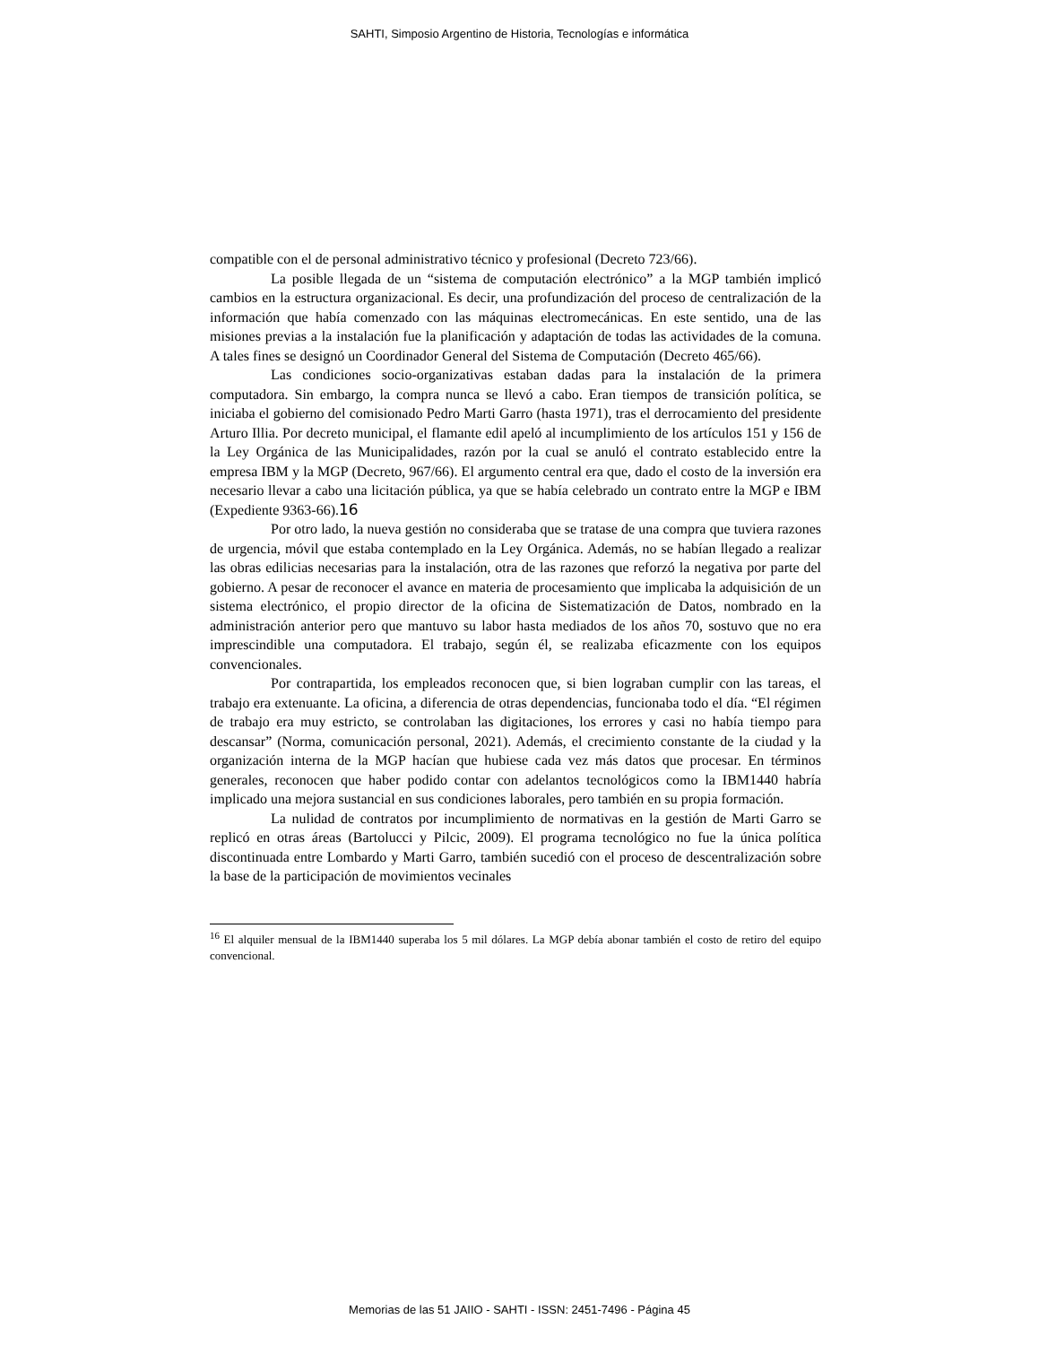SAHTI, Simposio Argentino de Historia, Tecnologías e informática
compatible con el de personal administrativo técnico y profesional (Decreto 723/66).
La posible llegada de un “sistema de computación electrónico” a la MGP también implicó cambios en la estructura organizacional. Es decir, una profundización del proceso de centralización de la información que había comenzado con las máquinas electromecánicas. En este sentido, una de las misiones previas a la instalación fue la planificación y adaptación de todas las actividades de la comuna. A tales fines se designó un Coordinador General del Sistema de Computación (Decreto 465/66).
Las condiciones socio-organizativas estaban dadas para la instalación de la primera computadora. Sin embargo, la compra nunca se llevó a cabo. Eran tiempos de transición política, se iniciaba el gobierno del comisionado Pedro Marti Garro (hasta 1971), tras el derrocamiento del presidente Arturo Illia. Por decreto municipal, el flamante edil apeló al incumplimiento de los artículos 151 y 156 de la Ley Orgánica de las Municipalidades, razón por la cual se anuló el contrato establecido entre la empresa IBM y la MGP (Decreto, 967/66). El argumento central era que, dado el costo de la inversión era necesario llevar a cabo una licitación pública, ya que se había celebrado un contrato entre la MGP e IBM (Expediente 9363-66).16
Por otro lado, la nueva gestión no consideraba que se tratase de una compra que tuviera razones de urgencia, móvil que estaba contemplado en la Ley Orgánica. Además, no se habían llegado a realizar las obras edilicias necesarias para la instalación, otra de las razones que reforzó la negativa por parte del gobierno. A pesar de reconocer el avance en materia de procesamiento que implicaba la adquisición de un sistema electrónico, el propio director de la oficina de Sistematización de Datos, nombrado en la administración anterior pero que mantuvo su labor hasta mediados de los años 70, sostuvo que no era imprescindible una computadora. El trabajo, según él, se realizaba eficazmente con los equipos convencionales.
Por contrapartida, los empleados reconocen que, si bien lograban cumplir con las tareas, el trabajo era extenuante. La oficina, a diferencia de otras dependencias, funcionaba todo el día. “El régimen de trabajo era muy estricto, se controlaban las digitaciones, los errores y casi no había tiempo para descansar” (Norma, comunicación personal, 2021). Además, el crecimiento constante de la ciudad y la organización interna de la MGP hacían que hubiese cada vez más datos que procesar. En términos generales, reconocen que haber podido contar con adelantos tecnológicos como la IBM1440 habría implicado una mejora sustancial en sus condiciones laborales, pero también en su propia formación.
La nulidad de contratos por incumplimiento de normativas en la gestión de Marti Garro se replicó en otras áreas (Bartolucci y Pilcic, 2009). El programa tecnológico no fue la única política discontinuada entre Lombardo y Marti Garro, también sucedió con el proceso de descentralización sobre la base de la participación de movimientos vecinales
<sup>16</sup> El alquiler mensual de la IBM1440 superaba los 5 mil dólares. La MGP debía abonar también el costo de retiro del equipo convencional.
Memorias de las 51 JAIIO - SAHTI - ISSN: 2451-7496 - Página 45